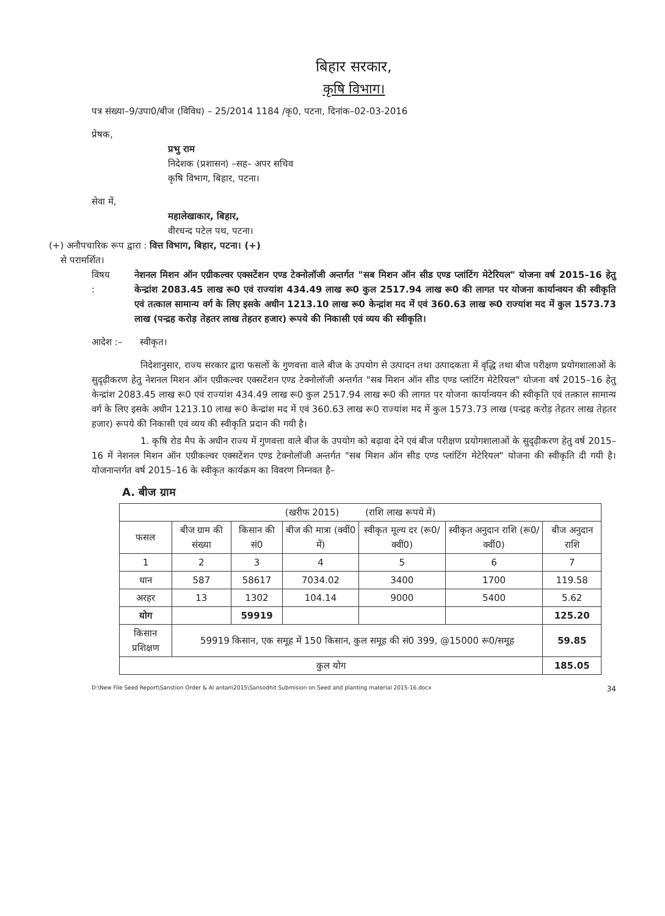बिहार सरकार,
कृषि विभाग।
पत्र संख्या–9/उपा0/बीज (विविध) – 25/2014 1184 /कृ0, पटना, दिनांक–02-03-2016
प्रेषक,
प्रभु राम
निदेशक (प्रशासन) –सह– अपर सचिव
कृषि विभाग, बिहार, पटना।
सेवा में,
महालेखाकार, बिहार,
वीरचन्द पटेल पथ, पटना।
(+) अनौपचारिक रूप द्वारा : वित्त विभाग, बिहार, पटना। (+)
से परामर्शित।
विषय : नेशनल मिशन ऑन एग्रीकल्वर एक्सटेंशन एण्ड टेक्नोलॉजी अन्तर्गत "सब मिशन ऑन सीड एण्ड प्लांटिंग मेटेरियल" योजना वर्ष 2015–16 हेतु केन्द्रांश 2083.45 लाख रू0 एवं राज्यांश 434.49 लाख रू0 कुल 2517.94 लाख रू0 की लागत पर योजना कार्यान्वयन की स्वीकृति एवं तत्काल सामान्य वर्ग के लिए इसके अधीन 1213.10 लाख रू0 केन्द्रांश मद में एवं 360.63 लाख रू0 राज्यांश मद में कुल 1573.73 लाख (पन्द्रह करोड़ तेहतर लाख तेहतर हजार) रूपये की निकासी एवं व्यय की स्वीकृति।
आदेश :– स्वीकृत।
निदेशानुसार, राज्य सरकार द्वारा फसलों के गुणवत्ता वाले बीज के उपयोग से उत्पादन तथा उत्पादकता में वृद्धि तथा बीज परीक्षण प्रयोगशालाओं के सुदृढ़ीकरण हेतु नेशनल मिशन ऑन एग्रीकल्वर एक्सटेंशन एण्ड टेक्नोलॉजी अन्तर्गत "सब मिशन ऑन सीड एण्ड प्लांटिंग मेटेरियल" योजना वर्ष 2015–16 हेतु केन्द्रांश 2083.45 लाख रू0 एवं राज्यांश 434.49 लाख रू0 कुल 2517.94 लाख रू0 की लागत पर योजना कार्यान्वयन की स्वीकृति एवं तत्काल सामान्य वर्ग के लिए इसके अधीन 1213.10 लाख रू0 केन्द्रांश मद में एवं 360.63 लाख रू0 राज्यांश मद में कुल 1573.73 लाख (पन्द्रह करोड़ तेहतर लाख तेहतर हजार) रूपये की निकासी एवं व्यय की स्वीकृति प्रदान की गयी है।
1. कृषि रोड मैप के अधीन राज्य में गुणवत्ता वाले बीज के उपयोग को बढ़ावा देने एवं बीज परीक्षण प्रयोगशालाओं के सुदृढ़ीकरण हेतु वर्ष 2015–16 में नेशनल मिशन ऑन एग्रीकल्वर एक्सटेंशन एण्ड टेक्नोलॉजी अन्तर्गत "सब मिशन ऑन सीड एण्ड प्लांटिंग मेटेरियल" योजना की स्वीकृति दी गयी है। योजनान्तर्गत वर्ष 2015–16 के स्वीकृत कार्यक्रम का विवरण निम्नवत है–
A. बीज ग्राम
| (खरीफ 2015) (राशि लाख रूपये में) | | | | | | |
| फसल | बीज ग्राम की संख्या | किसान की सं0 | बीज की मात्रा (क्वीं0 में) | स्वीकृत मूल्य दर (रू0/ क्वीं0) | स्वीकृत अनुदान राशि (रू0/ क्वीं0) | बीज अनुदान राशि |
| 1 | 2 | 3 | 4 | 5 | 6 | 7 |
| धान | 587 | 58617 | 7034.02 | 3400 | 1700 | 119.58 |
| अरहर | 13 | 1302 | 104.14 | 9000 | 5400 | 5.62 |
| योग | | 59919 | | | | 125.20 |
| किसान प्रशिक्षण | 59919 किसान, एक समूह में 150 किसान, कुल समूह की सं0 399, @15000 रू0/समूह | | | | | 59.85 |
| कुल योग | | | | | | 185.05 |
D:\New File Seed Report\Sanstion Order & Al antan\2015\Sansodhit Submision on Seed and planting material 2015-16.docx 34